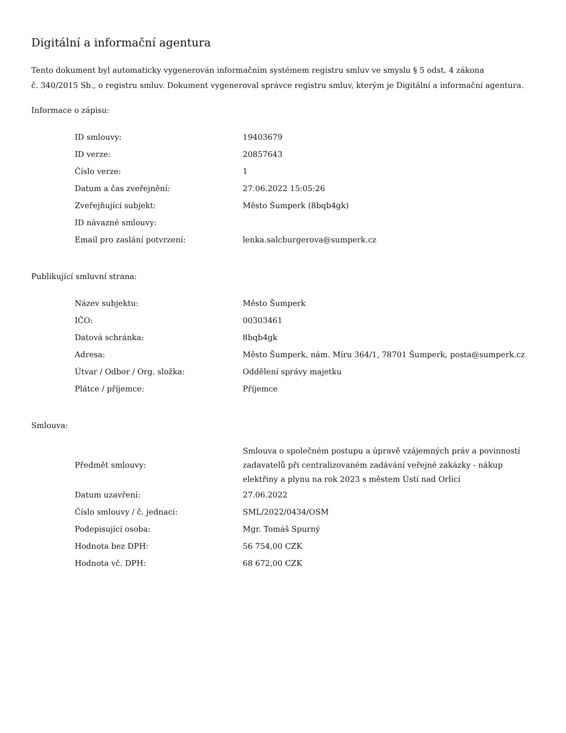Digitální a informační agentura
Tento dokument byl automaticky vygenerován informačním systémem registru smluv ve smyslu § 5 odst. 4 zákona
č. 340/2015 Sb., o registru smluv. Dokument vygeneroval správce registru smluv, kterým je Digitální a informační agentura.
Informace o zápisu:
| ID smlouvy: | 19403679 |
| ID verze: | 20857643 |
| Číslo verze: | 1 |
| Datum a čas zveřejnění: | 27.06.2022 15:05:26 |
| Zveřejňující subjekt: | Město Šumperk (8bqb4gk) |
| ID návazné smlouvy: | |
| Email pro zaslání potvrzení: | lenka.salcburgerova@sumperk.cz |
Publikující smluvní strana:
| Název subjektu: | Město Šumperk |
| IČO: | 00303461 |
| Datová schránka: | 8bqb4gk |
| Adresa: | Město Šumperk, nám. Míru 364/1, 78701 Šumperk, posta@sumperk.cz |
| Útvar / Odbor / Org. složka: | Oddělení správy majetku |
| Plátce / příjemce: | Příjemce |
Smlouva:
| Předmět smlouvy: | Smlouva o společném postupu a úpravě vzájemných práv a povinností zadavatelů při centralizovaném zadávání veřejné zakázky - nákup elektřiny a plynu na rok 2023 s městem Ústí nad Orlicí |
| Datum uzavření: | 27.06.2022 |
| Číslo smlouvy / č. jednací: | SML/2022/0434/OSM |
| Podepisující osoba: | Mgr. Tomáš Spurný |
| Hodnota bez DPH: | 56 754,00 CZK |
| Hodnota vč. DPH: | 68 672,00 CZK |